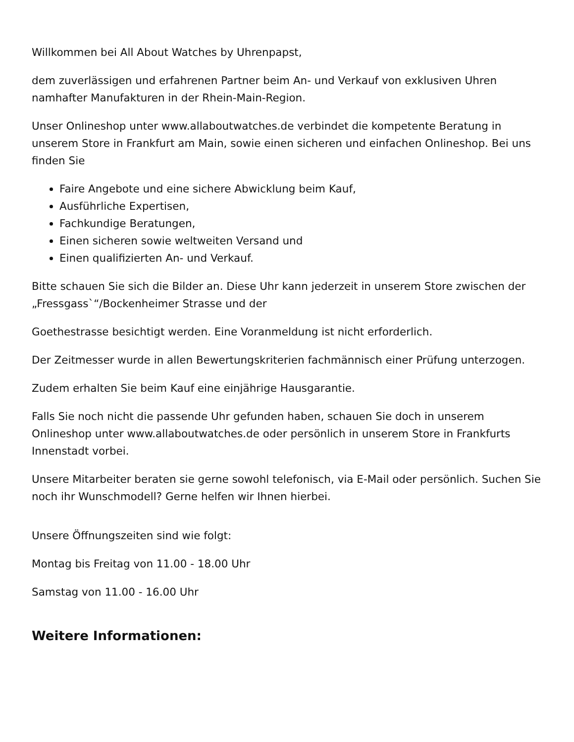Willkommen bei All About Watches by Uhrenpapst,
dem zuverlässigen und erfahrenen Partner beim An- und Verkauf von exklusiven Uhren namhafter Manufakturen in der Rhein-Main-Region.
Unser Onlineshop unter www.allaboutwatches.de verbindet die kompetente Beratung in unserem Store in Frankfurt am Main, sowie einen sicheren und einfachen Onlineshop. Bei uns finden Sie
Faire Angebote und eine sichere Abwicklung beim Kauf,
Ausführliche Expertisen,
Fachkundige Beratungen,
Einen sicheren sowie weltweiten Versand und
Einen qualifizierten An- und Verkauf.
Bitte schauen Sie sich die Bilder an. Diese Uhr kann jederzeit in unserem Store zwischen der „Fressgass`“/Bockenheimer Strasse und der
Goethestrasse besichtigt werden. Eine Voranmeldung ist nicht erforderlich.
Der Zeitmesser wurde in allen Bewertungskriterien fachmännisch einer Prüfung unterzogen.
Zudem erhalten Sie beim Kauf eine einjährige Hausgarantie.
Falls Sie noch nicht die passende Uhr gefunden haben, schauen Sie doch in unserem Onlineshop unter www.allaboutwatches.de oder persönlich in unserem Store in Frankfurts Innenstadt vorbei.
Unsere Mitarbeiter beraten sie gerne sowohl telefonisch, via E-Mail oder persönlich. Suchen Sie noch ihr Wunschmodell? Gerne helfen wir Ihnen hierbei.
Unsere Öffnungszeiten sind wie folgt:
Montag bis Freitag von 11.00 - 18.00 Uhr
Samstag von 11.00 - 16.00 Uhr
Weitere Informationen: